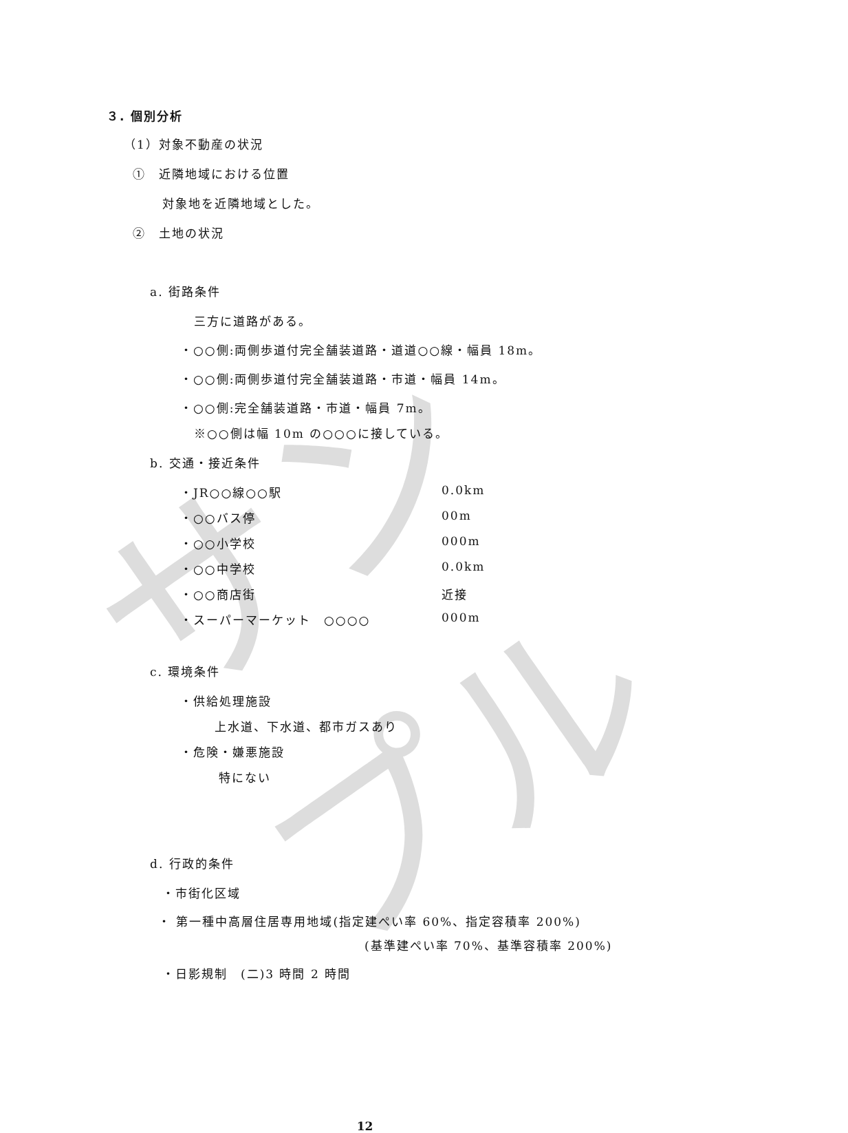サンプル
３. 個別分析
（1）対象不動産の状況
①　近隣地域における位置
対象地を近隣地域とした。
②　土地の状況
a. 街路条件
三方に道路がある。
・○○側:両側歩道付完全舗装道路・道道○○線・幅員 18m。
・○○側:両側歩道付完全舗装道路・市道・幅員 14m。
・○○側:完全舗装道路・市道・幅員 7m。
※○○側は幅 10m の○○○に接している。
b. 交通・接近条件
・JR○○線○○駅 0.0km
・○○バス停 00m
・○○小学校 000m
・○○中学校 0.0km
・○○商店街 近接
・スーパーマーケット　○○○○ 000m
c. 環境条件
・供給処理施設
上水道、下水道、都市ガスあり
・危険・嫌悪施設
特にない
d. 行政的条件
・市街化区域
・ 第一種中高層住居専用地域(指定建ぺい率 60%、指定容積率 200%)
(基準建ぺい率 70%、基準容積率 200%)
・日影規制　(二)3 時間 2 時間
12